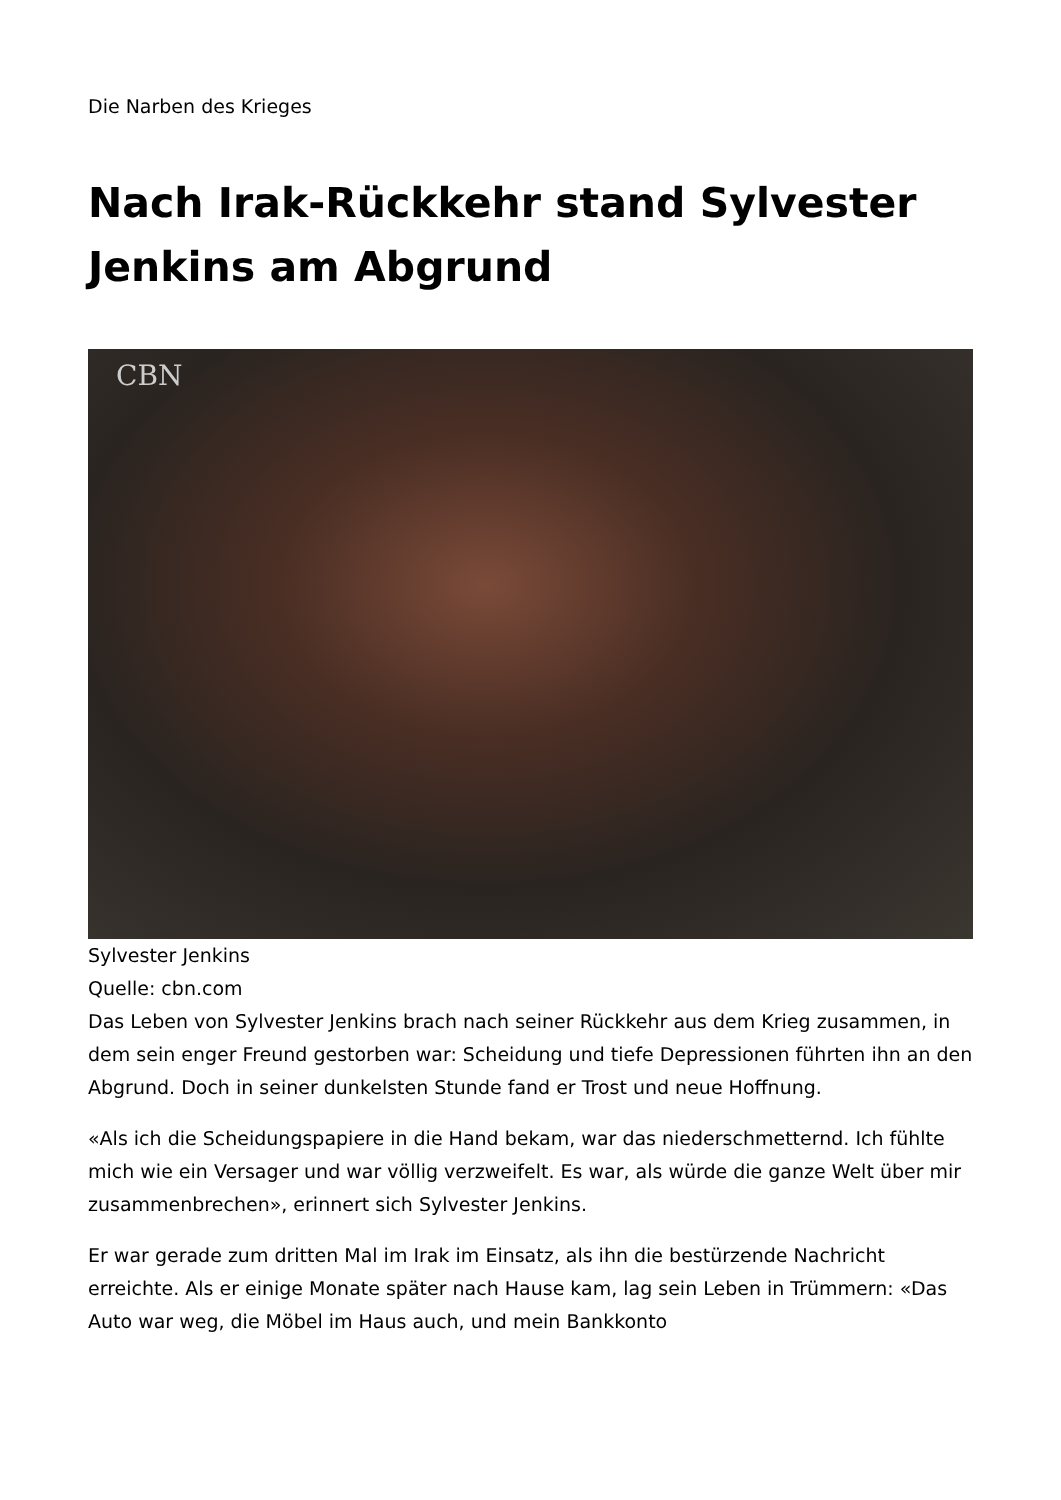Die Narben des Krieges
Nach Irak-Rückkehr stand Sylvester Jenkins am Abgrund
CBN
Sylvester Jenkins
Quelle: cbn.com
Das Leben von Sylvester Jenkins brach nach seiner Rückkehr aus dem Krieg zusammen, in dem sein enger Freund gestorben war: Scheidung und tiefe Depressionen führten ihn an den Abgrund. Doch in seiner dunkelsten Stunde fand er Trost und neue Hoffnung.
«Als ich die Scheidungspapiere in die Hand bekam, war das niederschmetternd. Ich fühlte mich wie ein Versager und war völlig verzweifelt. Es war, als würde die ganze Welt über mir zusammenbrechen», erinnert sich Sylvester Jenkins.
Er war gerade zum dritten Mal im Irak im Einsatz, als ihn die bestürzende Nachricht erreichte. Als er einige Monate später nach Hause kam, lag sein Leben in Trümmern: «Das Auto war weg, die Möbel im Haus auch, und mein Bankkonto